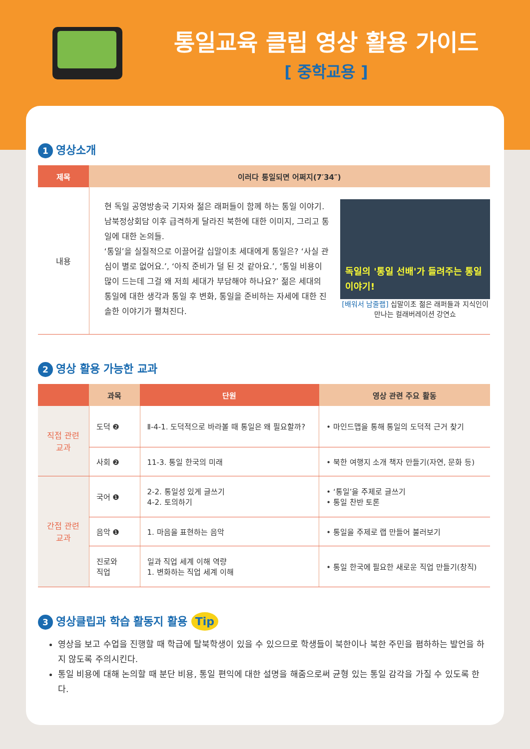통일교육 클립 영상 활용 가이드
[ 중학교용 ]
1 영상소개
| 제목 | 이러다 통일되면 어쩌지(7′34″) |
| --- | --- |
| 내용 | 독일의 '통일 선배'가 들려주는 통일 이야기! [배워서 남줄랩] 십말이초 젊은 래퍼들과 지식인이 만나는 컬래버레이션 강연쇼 현 독일 공영방송국 기자와 젊은 래퍼들이 함께 하는 통일 이야기. 남북정상회담 이후 급격하게 달라진 북한에 대한 이미지, 그리고 통일에 대한 논의들. ‘통일’을 실질적으로 이끌어갈 십말이초 세대에게 통일은? ‘사실 관심이 별로 없어요.’, ‘아직 준비가 덜 된 것 같아요.’, ‘통일 비용이 많이 드는데 그걸 왜 저희 세대가 부담해야 하나요?’ 젊은 세대의 통일에 대한 생각과 통일 후 변화, 통일을 준비하는 자세에 대한 진솔한 이야기가 펼쳐진다. |
2 영상 활용 가능한 교과
| | 과목 | 단원 | 영상 관련 주요 활동 |
| --- | --- | --- | --- |
| 직접 관련 교과 | 도덕 ❷ | Ⅱ-4-1. 도덕적으로 바라볼 때 통일은 왜 필요할까? | • 마인드맵을 통해 통일의 도덕적 근거 찾기 |
| | 사회 ❷ | 11-3. 통일 한국의 미래 | • 북한 여행지 소개 책자 만들기(자연, 문화 등) |
| 간접 관련 교과 | 국어 ❶ | 2-2. 통일성 있게 글쓰기 4-2. 토의하기 | • ‘통일’을 주제로 글쓰기 • 통일 찬반 토론 |
| | 음악 ❶ | 1. 마음을 표현하는 음악 | • 통일을 주제로 랩 만들어 불러보기 |
| | 진로와 직업 | 일과 직업 세계 이해 역량 1. 변화하는 직업 세계 이해 | • 통일 한국에 필요한 새로운 직업 만들기(창직) |
3 영상클립과 학습 활동지 활용 Tip
영상을 보고 수업을 진행할 때 학급에 탈북학생이 있을 수 있으므로 학생들이 북한이나 북한 주민을 폄하하는 발언을 하지 않도록 주의시킨다.
통일 비용에 대해 논의할 때 분단 비용, 통일 편익에 대한 설명을 해줌으로써 균형 있는 통일 감각을 가질 수 있도록 한다.